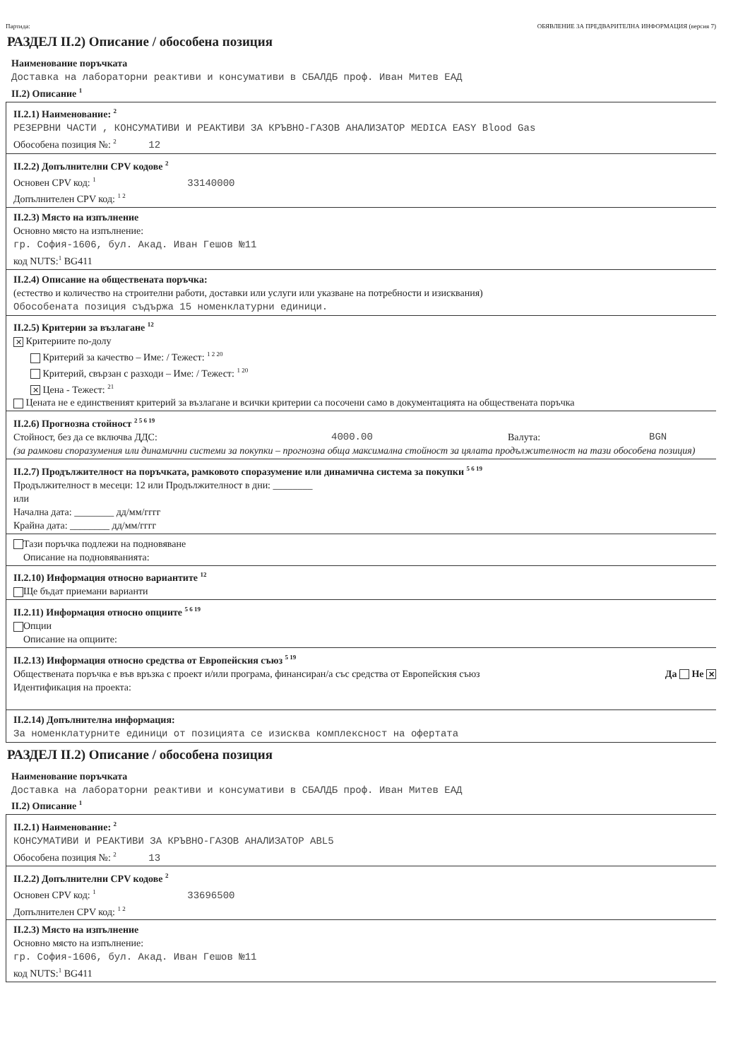Партида: ОБЯВЛЕНИЕ ЗА ПРЕДВАРИТЕЛНА ИНФОРМАЦИЯ (версия 7)
РАЗДЕЛ II.2) Описание / обособена позиция
Наименование поръчката
Доставка на лабораторни реактиви и консумативи в СБАЛДБ проф. Иван Митев ЕАД
II.2) Описание <sup>1</sup>
II.2.1) Наименование: <sup>2</sup>
РЕЗЕРВНИ ЧАСТИ , КОНСУМАТИВИ И РЕАКТИВИ ЗА КРЪВНО-ГАЗОВ АНАЛИЗАТОР MEDICA EASY Blood Gas
Обособена позиция №: <sup>2</sup> 12
II.2.2) Допълнителни CPV кодове <sup>2</sup>
Основен CPV код: <sup>1</sup> 33140000
Допълнителен CPV код: <sup>1 2</sup>
II.2.3) Място на изпълнение
Основно място на изпълнение:
гр. София-1606, бул. Акад. Иван Гешов №11
код NUTS:<sup>1</sup> BG411
II.2.4) Описание на обществената поръчка:
(естество и количество на строителни работи, доставки или услуги или указване на потребности и изисквания)
Обособената позиция съдържа 15 номенклатурни единици.
II.2.5) Критерии за възлагане <sup>12</sup>
✕ Критериите по-долу
Критерий за качество – Име: / Тежест: <sup>1 2 20</sup>
Критерий, свързан с разходи – Име: / Тежест: <sup>1 20</sup>
✕ Цена - Тежест: <sup>21</sup>
Цената не е единственият критерий за възлагане и всички критерии са посочени само в документацията на обществената поръчка
II.2.6) Прогнозна стойност <sup>2 5 6 19</sup>
Стойност, без да се включва ДДС: 4000.00 Валута: BGN
(за рамкови споразумения или динамични системи за покупки – прогнозна обща максимална стойност за цялата продължителност на тази обособена позиция)
II.2.7) Продължителност на поръчката, рамковото споразумение или динамична система за покупки <sup>5 6 19</sup>
Продължителност в месеци: 12 или Продължителност в дни: ________
или
Начална дата: ________ дд/мм/гггг
Крайна дата: ________ дд/мм/гггг
Тази поръчка подлежи на подновяване
Описание на подновяванията:
II.2.10) Информация относно вариантите <sup>12</sup>
Ще бъдат приемани варианти
II.2.11) Информация относно опциите <sup>5 6 19</sup>
Опции
Описание на опциите:
II.2.13) Информация относно средства от Европейския съюз <sup>5 19</sup>
Обществената поръчка е във връзка с проект и/или програма, финансиран/а със средства от Европейския съюз Да Не ✕
Идентификация на проекта:
II.2.14) Допълнителна информация:
За номенклатурните единици от позицията се изисква комплексност на офертата
РАЗДЕЛ II.2) Описание / обособена позиция
Наименование поръчката
Доставка на лабораторни реактиви и консумативи в СБАЛДБ проф. Иван Митев ЕАД
II.2) Описание <sup>1</sup>
II.2.1) Наименование: <sup>2</sup>
КОНСУМАТИВИ И РЕАКТИВИ ЗА КРЪВНО-ГАЗОВ АНАЛИЗАТОР ABL5
Обособена позиция №: <sup>2</sup> 13
II.2.2) Допълнителни CPV кодове <sup>2</sup>
Основен CPV код: <sup>1</sup> 33696500
Допълнителен CPV код: <sup>1 2</sup>
II.2.3) Място на изпълнение
Основно място на изпълнение:
гр. София-1606, бул. Акад. Иван Гешов №11
код NUTS:<sup>1</sup> BG411